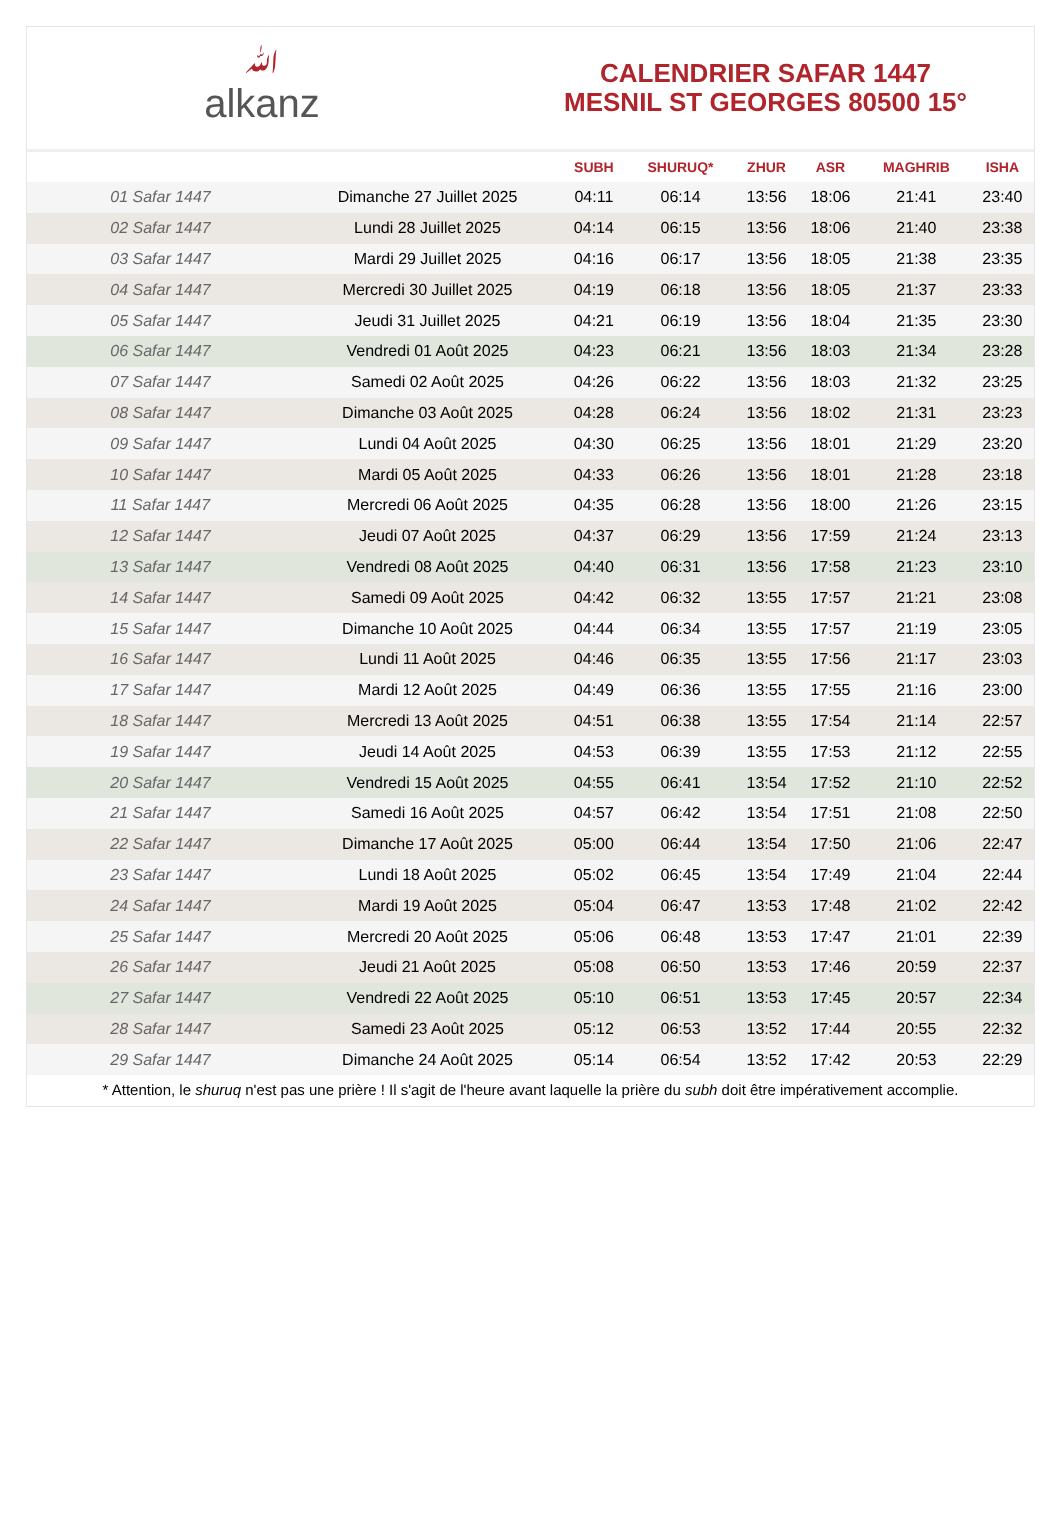ﷲalkanz
CALENDRIER SAFAR 1447
MESNIL ST GEORGES 80500 15°
| | | SUBH | SHURUQ* | ZHUR | ASR | MAGHRIB | ISHA |
| --- | --- | --- | --- | --- | --- | --- | --- |
| 01 Safar 1447 | Dimanche 27 Juillet 2025 | 04:11 | 06:14 | 13:56 | 18:06 | 21:41 | 23:40 |
| 02 Safar 1447 | Lundi 28 Juillet 2025 | 04:14 | 06:15 | 13:56 | 18:06 | 21:40 | 23:38 |
| 03 Safar 1447 | Mardi 29 Juillet 2025 | 04:16 | 06:17 | 13:56 | 18:05 | 21:38 | 23:35 |
| 04 Safar 1447 | Mercredi 30 Juillet 2025 | 04:19 | 06:18 | 13:56 | 18:05 | 21:37 | 23:33 |
| 05 Safar 1447 | Jeudi 31 Juillet 2025 | 04:21 | 06:19 | 13:56 | 18:04 | 21:35 | 23:30 |
| 06 Safar 1447 | Vendredi 01 Août 2025 | 04:23 | 06:21 | 13:56 | 18:03 | 21:34 | 23:28 |
| 07 Safar 1447 | Samedi 02 Août 2025 | 04:26 | 06:22 | 13:56 | 18:03 | 21:32 | 23:25 |
| 08 Safar 1447 | Dimanche 03 Août 2025 | 04:28 | 06:24 | 13:56 | 18:02 | 21:31 | 23:23 |
| 09 Safar 1447 | Lundi 04 Août 2025 | 04:30 | 06:25 | 13:56 | 18:01 | 21:29 | 23:20 |
| 10 Safar 1447 | Mardi 05 Août 2025 | 04:33 | 06:26 | 13:56 | 18:01 | 21:28 | 23:18 |
| 11 Safar 1447 | Mercredi 06 Août 2025 | 04:35 | 06:28 | 13:56 | 18:00 | 21:26 | 23:15 |
| 12 Safar 1447 | Jeudi 07 Août 2025 | 04:37 | 06:29 | 13:56 | 17:59 | 21:24 | 23:13 |
| 13 Safar 1447 | Vendredi 08 Août 2025 | 04:40 | 06:31 | 13:56 | 17:58 | 21:23 | 23:10 |
| 14 Safar 1447 | Samedi 09 Août 2025 | 04:42 | 06:32 | 13:55 | 17:57 | 21:21 | 23:08 |
| 15 Safar 1447 | Dimanche 10 Août 2025 | 04:44 | 06:34 | 13:55 | 17:57 | 21:19 | 23:05 |
| 16 Safar 1447 | Lundi 11 Août 2025 | 04:46 | 06:35 | 13:55 | 17:56 | 21:17 | 23:03 |
| 17 Safar 1447 | Mardi 12 Août 2025 | 04:49 | 06:36 | 13:55 | 17:55 | 21:16 | 23:00 |
| 18 Safar 1447 | Mercredi 13 Août 2025 | 04:51 | 06:38 | 13:55 | 17:54 | 21:14 | 22:57 |
| 19 Safar 1447 | Jeudi 14 Août 2025 | 04:53 | 06:39 | 13:55 | 17:53 | 21:12 | 22:55 |
| 20 Safar 1447 | Vendredi 15 Août 2025 | 04:55 | 06:41 | 13:54 | 17:52 | 21:10 | 22:52 |
| 21 Safar 1447 | Samedi 16 Août 2025 | 04:57 | 06:42 | 13:54 | 17:51 | 21:08 | 22:50 |
| 22 Safar 1447 | Dimanche 17 Août 2025 | 05:00 | 06:44 | 13:54 | 17:50 | 21:06 | 22:47 |
| 23 Safar 1447 | Lundi 18 Août 2025 | 05:02 | 06:45 | 13:54 | 17:49 | 21:04 | 22:44 |
| 24 Safar 1447 | Mardi 19 Août 2025 | 05:04 | 06:47 | 13:53 | 17:48 | 21:02 | 22:42 |
| 25 Safar 1447 | Mercredi 20 Août 2025 | 05:06 | 06:48 | 13:53 | 17:47 | 21:01 | 22:39 |
| 26 Safar 1447 | Jeudi 21 Août 2025 | 05:08 | 06:50 | 13:53 | 17:46 | 20:59 | 22:37 |
| 27 Safar 1447 | Vendredi 22 Août 2025 | 05:10 | 06:51 | 13:53 | 17:45 | 20:57 | 22:34 |
| 28 Safar 1447 | Samedi 23 Août 2025 | 05:12 | 06:53 | 13:52 | 17:44 | 20:55 | 22:32 |
| 29 Safar 1447 | Dimanche 24 Août 2025 | 05:14 | 06:54 | 13:52 | 17:42 | 20:53 | 22:29 |
* Attention, le shuruq n'est pas une prière ! Il s'agit de l'heure avant laquelle la prière du subh doit être impérativement accomplie.